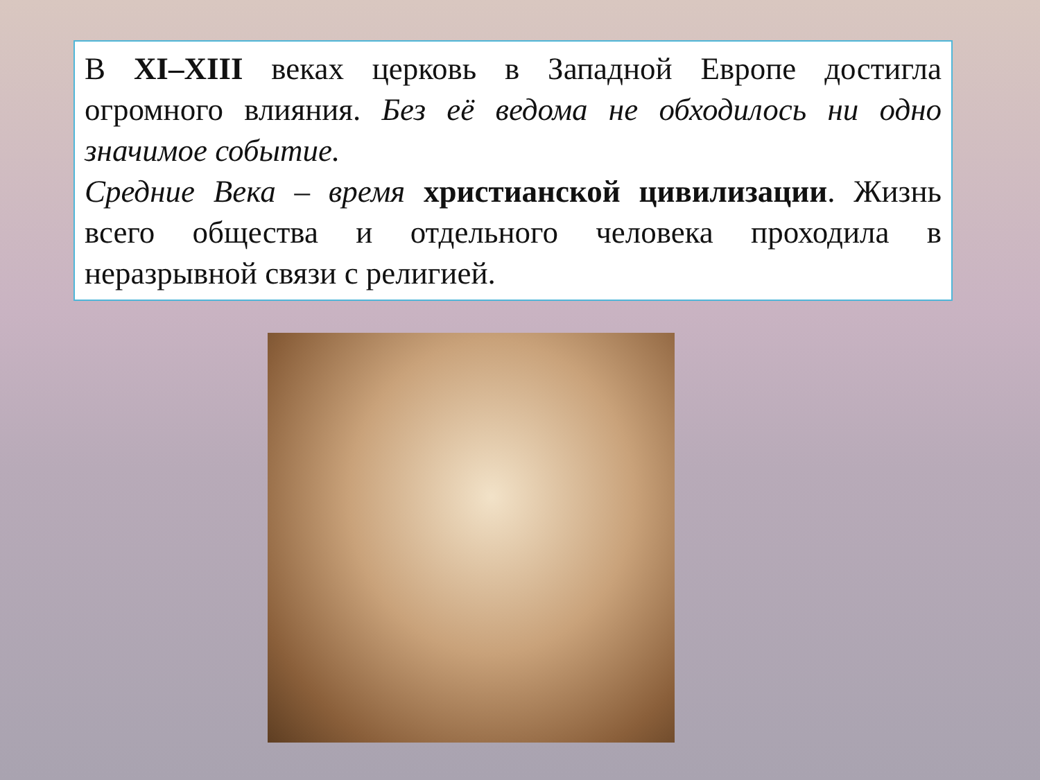В XI–XIII веках церковь в Западной Европе достигла огромного влияния. Без её ведома не обходилось ни одно значимое событие.
Средние Века – время христианской цивилизации. Жизнь всего общества и отдельного человека проходила в неразрывной связи с религией.